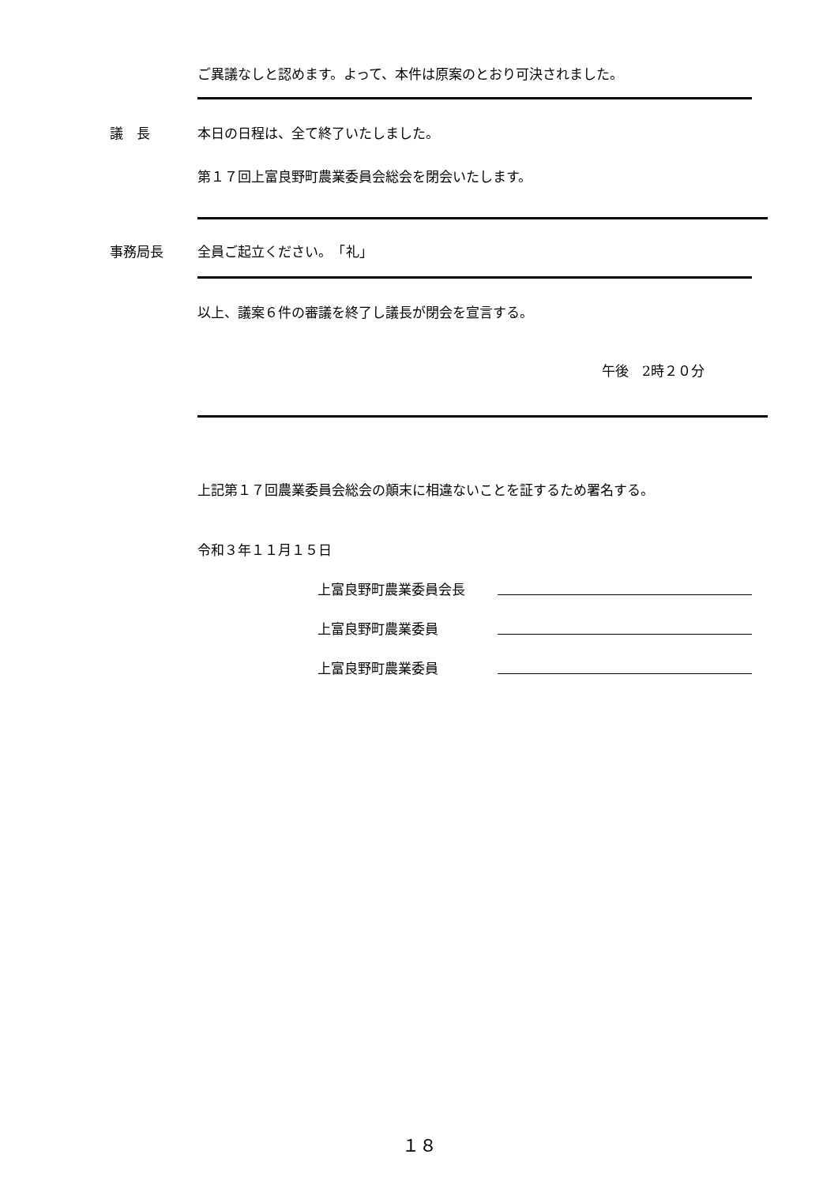ご異議なしと認めます。よって、本件は原案のとおり可決されました。
議　長 本日の日程は、全て終了いたしました。
第１７回上富良野町農業委員会総会を閉会いたします。
事務局長 全員ご起立ください。　「礼」
以上、議案６件の審議を終了し議長が閉会を宣言する。
午後　2時２０分
上記第１７回農業委員会総会の顛末に相違ないことを証するため署名する。
令和３年１１月１５日
上富良野町農業委員会長
上富良野町農業委員
上富良野町農業委員
１８